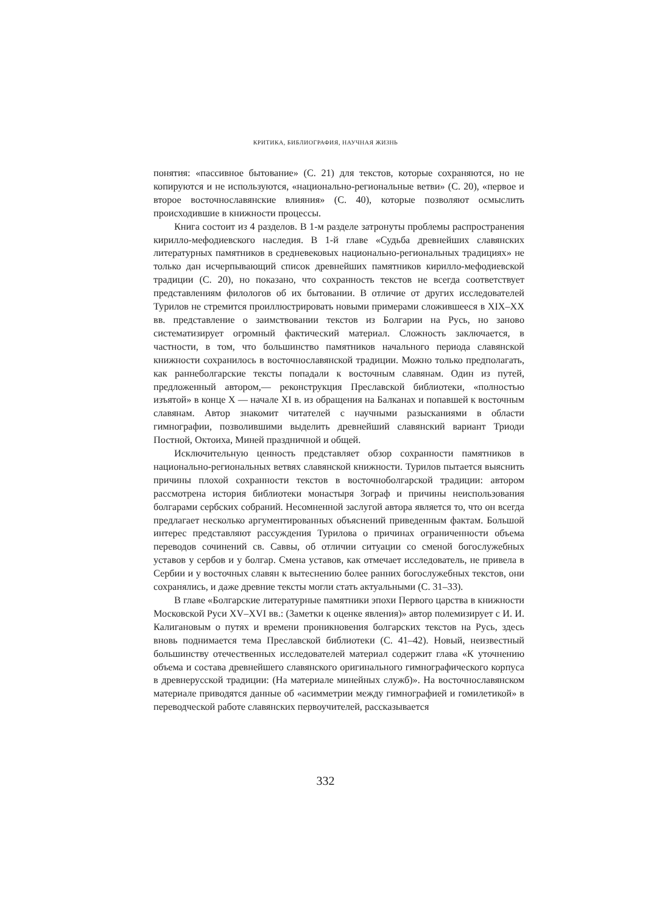КРИТИКА, БИБЛИОГРАФИЯ, НАУЧНАЯ ЖИЗНЬ
понятия: «пассивное бытование» (С. 21) для текстов, которые сохраняются, но не копируются и не используются, «национально-региональные ветви» (С. 20), «первое и второе восточнославянские влияния» (С. 40), которые позволяют осмыслить происходившие в книжности процессы.
Книга состоит из 4 разделов. В 1-м разделе затронуты проблемы распространения кирилло-мефодиевского наследия. В 1-й главе «Судьба древнейших славянских литературных памятников в средневековых национально-региональных традициях» не только дан исчерпывающий список древнейших памятников кирилло-мефодиевской традиции (С. 20), но показано, что сохранность текстов не всегда соответствует представлениям филологов об их бытовании. В отличие от других исследователей Турилов не стремится проиллюстрировать новыми примерами сложившееся в XIX–XX вв. представление о заимствовании текстов из Болгарии на Русь, но заново систематизирует огромный фактический материал. Сложность заключается, в частности, в том, что большинство памятников начального периода славянской книжности сохранилось в восточнославянской традиции. Можно только предполагать, как раннеболгарские тексты попадали к восточным славянам. Один из путей, предложенный автором,— реконструкция Преславской библиотеки, «полностью изъятой» в конце X — начале XI в. из обращения на Балканах и попавшей к восточным славянам. Автор знакомит читателей с научными разысканиями в области гимнографии, позволившими выделить древнейший славянский вариант Триоди Постной, Октоиха, Миней праздничной и общей.
Исключительную ценность представляет обзор сохранности памятников в национально-региональных ветвях славянской книжности. Турилов пытается выяснить причины плохой сохранности текстов в восточноболгарской традиции: автором рассмотрена история библиотеки монастыря Зограф и причины неиспользования болгарами сербских собраний. Несомненной заслугой автора является то, что он всегда предлагает несколько аргументированных объяснений приведенным фактам. Большой интерес представляют рассуждения Турилова о причинах ограниченности объема переводов сочинений св. Саввы, об отличии ситуации со сменой богослужебных уставов у сербов и у болгар. Смена уставов, как отмечает исследователь, не привела в Сербии и у восточных славян к вытеснению более ранних богослужебных текстов, они сохранялись, и даже древние тексты могли стать актуальными (С. 31–33).
В главе «Болгарские литературные памятники эпохи Первого царства в книжности Московской Руси XV–XVI вв.: (Заметки к оценке явления)» автор полемизирует с И. И. Калигановым о путях и времени проникновения болгарских текстов на Русь, здесь вновь поднимается тема Преславской библиотеки (С. 41–42). Новый, неизвестный большинству отечественных исследователей материал содержит глава «К уточнению объема и состава древнейшего славянского оригинального гимнографического корпуса в древнерусской традиции: (На материале минейных служб)». На восточнославянском материале приводятся данные об «асимметрии между гимнографией и гомилетикой» в переводческой работе славянских первоучителей, рассказывается
332